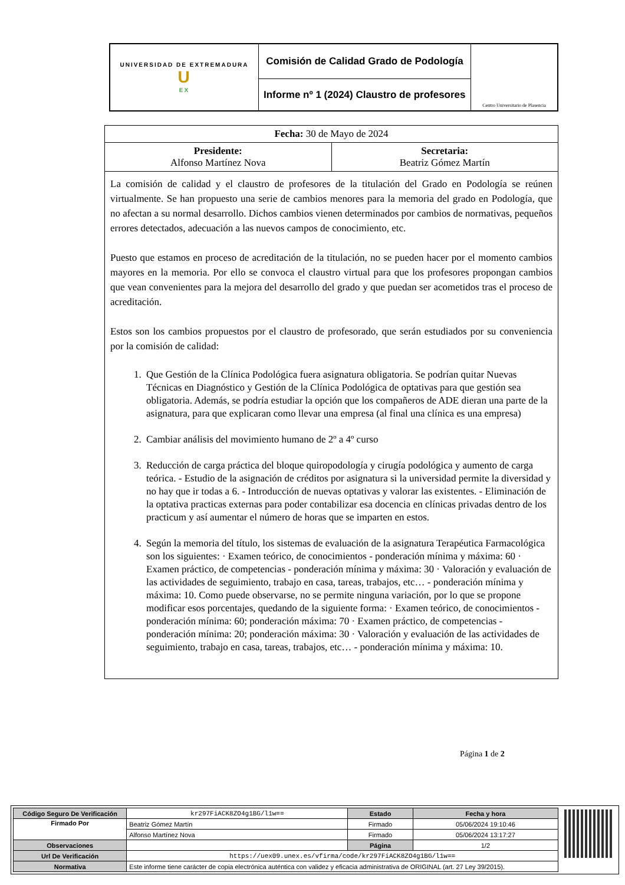| UNIVERSIDAD DE EXTREMADURA U EX | Comisión de Calidad Grado de Podología | Centro Universitario de Plasencia |
| | Informe nº 1 (2024) Claustro de profesores | |
| Fecha: 30 de Mayo de 2024 | |
| Presidente: Alfonso Martínez Nova | Secretaria: Beatriz Gómez Martín |
| La comisión de calidad y el claustro de profesores de la titulación del Grado en Podología se reúnen virtualmente. Se han propuesto una serie de cambios menores para la memoria del grado en Podología, que no afectan a su normal desarrollo. Dichos cambios vienen determinados por cambios de normativas, pequeños errores detectados, adecuación a las nuevos campos de conocimiento, etc. Puesto que estamos en proceso de acreditación de la titulación, no se pueden hacer por el momento cambios mayores en la memoria. Por ello se convoca el claustro virtual para que los profesores propongan cambios que vean convenientes para la mejora del desarrollo del grado y que puedan ser acometidos tras el proceso de acreditación. Estos son los cambios propuestos por el claustro de profesorado, que serán estudiados por su conveniencia por la comisión de calidad: 1. Que Gestión de la Clínica Podológica fuera asignatura obligatoria. Se podrían quitar Nuevas Técnicas en Diagnóstico y Gestión de la Clínica Podológica de optativas para que gestión sea obligatoria. Además, se podría estudiar la opción que los compañeros de ADE dieran una parte de la asignatura, para que explicaran como llevar una empresa (al final una clínica es una empresa) 2. Cambiar análisis del movimiento humano de 2º a 4º curso 3. Reducción de carga práctica del bloque quiropodología y cirugía podológica y aumento de carga teórica. - Estudio de la asignación de créditos por asignatura si la universidad permite la diversidad y no hay que ir todas a 6. - Introducción de nuevas optativas y valorar las existentes. - Eliminación de la optativa practicas externas para poder contabilizar esa docencia en clínicas privadas dentro de los practicum y así aumentar el número de horas que se imparten en estos. 4. Según la memoria del título, los sistemas de evaluación de la asignatura Terapéutica Farmacológica son los siguientes: · Examen teórico, de conocimientos - ponderación mínima y máxima: 60 · Examen práctico, de competencias - ponderación mínima y máxima: 30 · Valoración y evaluación de las actividades de seguimiento, trabajo en casa, tareas, trabajos, etc… - ponderación mínima y máxima: 10. Como puede observarse, no se permite ninguna variación, por lo que se propone modificar esos porcentajes, quedando de la siguiente forma: · Examen teórico, de conocimientos - ponderación mínima: 60; ponderación máxima: 70 · Examen práctico, de competencias - ponderación mínima: 20; ponderación máxima: 30 · Valoración y evaluación de las actividades de seguimiento, trabajo en casa, tareas, trabajos, etc… - ponderación mínima y máxima: 10. | |
Página 1 de 2
| Código Seguro De Verificación | kr297FiACK8ZO4g1BG/l1w== | Estado | Fecha y hora |
| Firmado Por | Beatriz Gómez Martín | Firmado | 05/06/2024 19:10:46 |
| | Alfonso Martínez Nova | Firmado | 05/06/2024 13:17:27 |
| Observaciones | | Página | 1/2 |
| Url De Verificación | https://uex09.unex.es/vfirma/code/kr297FiACK8ZO4g1BG/l1w== | | |
| Normativa | Este informe tiene carácter de copia electrónica auténtica con validez y eficacia administrativa de ORIGINAL (art. 27 Ley 39/2015). | | |